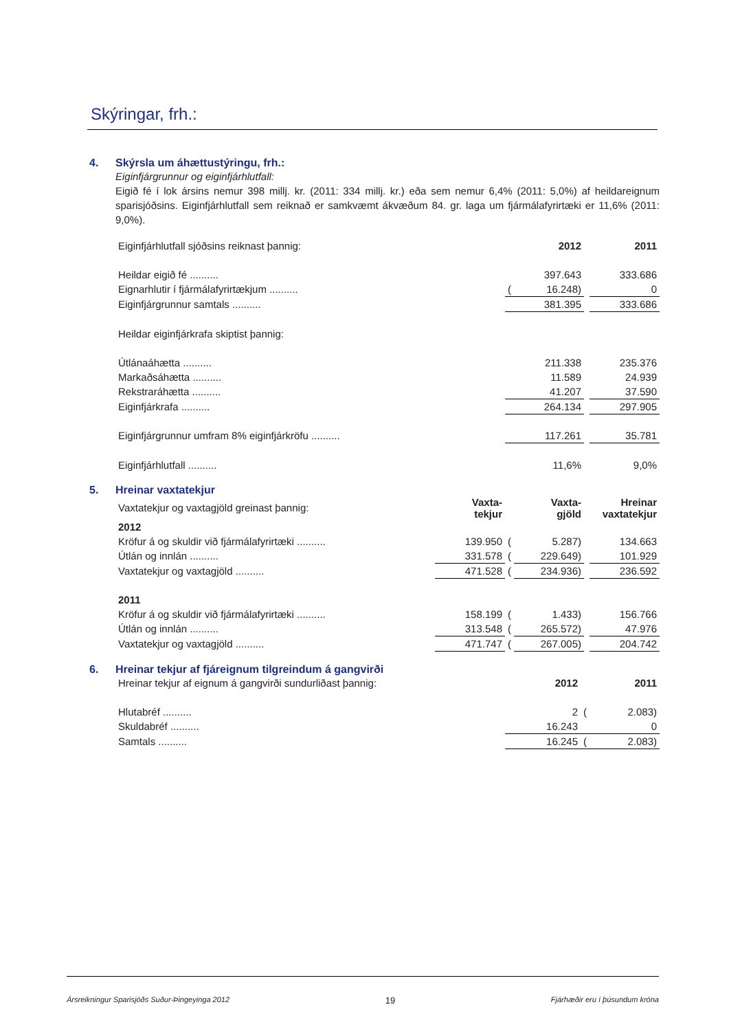Skýringar, frh.:
4. Skýrsla um áhættustýringu, frh.:
Eiginfjárgrunnur og eiginfjárhlutfall:
Eigið fé í lok ársins nemur 398 millj. kr. (2011: 334 millj. kr.) eða sem nemur 6,4% (2011: 5,0%) af heildareignum sparisjóðsins. Eiginfjárhlutfall sem reiknað er samkvæmt ákvæðum 84. gr. laga um fjármálafyrirtæki er 11,6% (2011: 9,0%).
| Eiginfjárhlutfall sjóðsins reiknast þannig: | | 2012 | | 2011 |
| Heildar eigið fé .......... | | 397.643 | | 333.686 |
| Eignarhlutir í fjármálafyrirtækjum .......... | ( | 16.248) | | 0 |
| Eiginfjárgrunnur samtals .......... | | 381.395 | | 333.686 |
| Heildar eiginfjárkrafa skiptist þannig: | | | | |
| Útlánaáhætta .......... | | 211.338 | | 235.376 |
| Markaðsáhætta .......... | | 11.589 | | 24.939 |
| Rekstraráhætta .......... | | 41.207 | | 37.590 |
| Eiginfjárkrafa .......... | | 264.134 | | 297.905 |
| Eiginfjárgrunnur umfram 8% eiginfjárkröfu .......... | | 117.261 | | 35.781 |
| Eiginfjárhlutfall .......... | | 11,6% | | 9,0% |
5. Hreinar vaxtatekjur
| Vaxtatekjur og vaxtagjöld greinast þannig: | Vaxta- tekjur | | Vaxta- gjöld | | Hreinar vaxtatekjur |
| 2012 | | | | | |
| Kröfur á og skuldir við fjármálafyrirtæki .......... | 139.950 | ( | 5.287) | | 134.663 |
| Útlán og innlán .......... | 331.578 | ( | 229.649) | | 101.929 |
| Vaxtatekjur og vaxtagjöld .......... | 471.528 | ( | 234.936) | | 236.592 |
| 2011 | | | | | |
| Kröfur á og skuldir við fjármálafyrirtæki .......... | 158.199 | ( | 1.433) | | 156.766 |
| Útlán og innlán .......... | 313.548 | ( | 265.572) | | 47.976 |
| Vaxtatekjur og vaxtagjöld .......... | 471.747 | ( | 267.005) | | 204.742 |
6. Hreinar tekjur af fjáreignum tilgreindum á gangvirði
| Hreinar tekjur af eignum á gangvirði sundurliðast þannig: | | 2012 | | 2011 |
| Hlutabréf .......... | | 2 | ( | 2.083) |
| Skuldabréf .......... | | 16.243 | | 0 |
| Samtals .......... | | 16.245 | ( | 2.083) |
Ársreikningur Sparisjóðs Suður-Þingeyinga 2012 19 Fjárhæðir eru í þúsundum króna